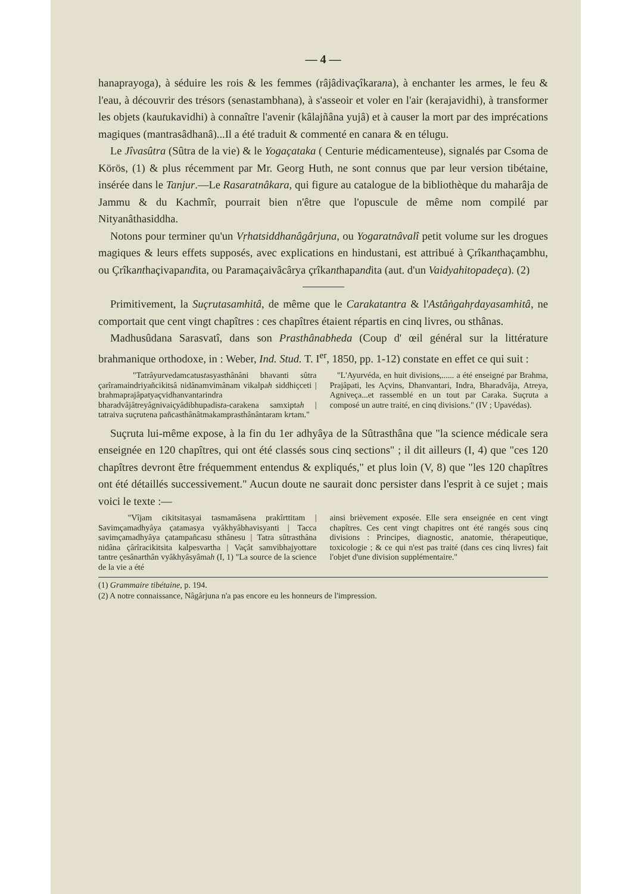— 4 —
hanaprayoga), à séduire les rois & les femmes (râjâdivaçîkarana), à enchanter les armes, le feu & l'eau, à découvrir des trésors (senastambhana), à s'asseoir et voler en l'air (kerajavidhi), à transformer les objets (kautukavidhi) à connaître l'avenir (kâlajñâna yujâ) et à causer la mort par des imprécations magiques (mantrasâdhanâ)...Il a été traduit & commenté en canara & en télugu.
Le Jîvasûtra (Sûtra de la vie) & le Yogaçataka ( Centurie médicamenteuse), signalés par Csoma de Körös, (1) & plus récemment par Mr. Georg Huth, ne sont connus que par leur version tibétaine, insérée dans le Tanjur.—Le Rasaratnâkara, qui figure au catalogue de la bibliothèque du maharâja de Jammu & du Kachmîr, pourrait bien n'être que l'opuscule de même nom compilé par Nityanâthasiddha.
Notons pour terminer qu'un Vṛhatsiddhanâgârjuna, ou Yogaratnâvalî petit volume sur les drogues magiques & leurs effets supposés, avec explications en hindustani, est attribué à Çrîkanthaçambhu, ou Çrîkanthaçivapandita, ou Paramaçaivâcârya çrîkanthapandita (aut. d'un Vaidyahitopadeça). (2)
Primitivement, la Suçrutasamhitâ, de même que le Carakatantra & l'Astâṅgahṛdayasamhitâ, ne comportait que cent vingt chapîtres : ces chapîtres étaient répartis en cinq livres, ou sthânas.
Madhusûdana Sarasvatî, dans son Prasthânabheda (Coup d' œil général sur la littérature brahmanique orthodoxe, in : Weber, Ind. Stud. T. I<sup>er</sup>, 1850, pp. 1-12) constate en effet ce qui suit :
"Tatrâyurvedamcatustasyasthânâni bhavanti sûtra çarîramaindriyañcikitsâ nidânamvimânam vikalpah siddhiçceti | brahmaprajâpatyaçvidhanvantarindra bharadvâjâtreyâgnivaiçyâdibhupadista-carakena samxiptah | tatraiva suçrutena pañcasthânâtmakamprasthânântaram krtam."
"L'Ayurvéda, en huit divisions,...... a été enseigné par Brahma, Prajâpati, les Açvins, Dhanvantari, Indra, Bharadvâja, Atreya, Agniveça...et rassemblé en un tout par Caraka. Suçruta a composé un autre traité, en cinq divisions." (IV ; Upavédas).
Suçruta lui-même expose, à la fin du 1er adhyâya de la Sûtrasthâna que "la science médicale sera enseignée en 120 chapîtres, qui ont été classés sous cinq sections" ; il dit ailleurs (I, 4) que "ces 120 chapîtres devront être fréquemment entendus & expliqués," et plus loin (V, 8) que "les 120 chapîtres ont été détaillés successivement." Aucun doute ne saurait donc persister dans l'esprit à ce sujet ; mais voici le texte :—
"Vîjam cikitsitasyai tasmamâsena prakîrttitam | Savimçamadhyâya çatamasya vyâkhyâbhavisyanti | Tacca savimçamadhyâya çatampañcasu sthânesu | Tatra sûtrasthâna nidâna çârîracikitsita kalpesvartha | Vaçât samvibhajyottare tantre çesânarthân vyâkhyâsyâmah (I, 1) "La source de la science de la vie a été
ainsi brièvement exposée. Elle sera enseignée en cent vingt chapîtres. Ces cent vingt chapitres ont été rangés sous cinq divisions : Principes, diagnostic, anatomie, thérapeutique, toxicologie ; & ce qui n'est pas traité (dans ces cinq livres) fait l'objet d'une division supplémentaire."
(1) Grammaire tibétaine, p. 194.
(2) A notre connaissance, Nâgârjuna n'a pas encore eu les honneurs de l'impression.